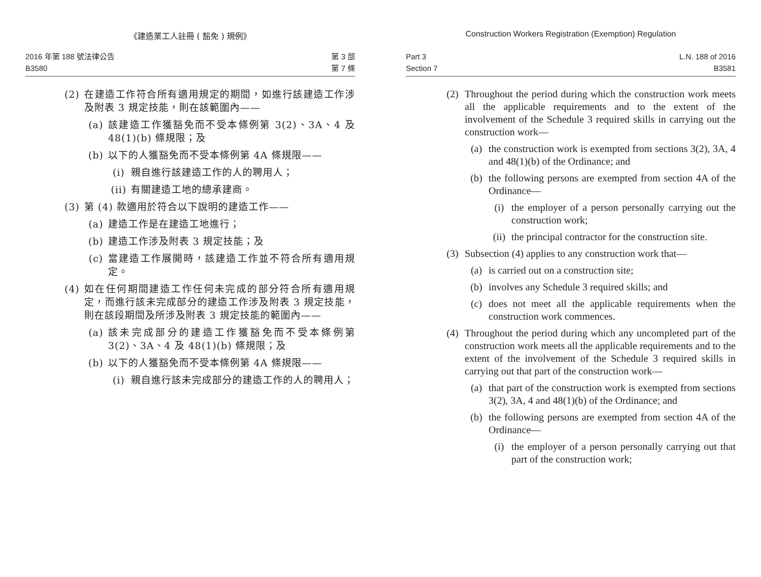《建造業工人註冊 ( 豁免 ) 規例》
2016 年第 188 號法律公告
B3580
第 3 部
第 7 條
(2) 在建造工作符合所有適用規定的期間，如進行該建造工作涉及附表 3 規定技能，則在該範圍內——
(a) 該建造工作獲豁免而不受本條例第 3(2)、3A、4 及 48(1)(b) 條規限；及
(b) 以下的人獲豁免而不受本條例第 4A 條規限——
(i) 親自進行該建造工作的人的聘用人；
(ii) 有關建造工地的總承建商。
(3) 第 (4) 款適用於符合以下說明的建造工作——
(a) 建造工作是在建造工地進行；
(b) 建造工作涉及附表 3 規定技能；及
(c) 當建造工作展開時，該建造工作並不符合所有適用規定。
(4) 如在任何期間建造工作任何未完成的部分符合所有適用規定，而進行該未完成部分的建造工作涉及附表 3 規定技能，則在該段期間及所涉及附表 3 規定技能的範圍內——
(a) 該未完成部分的建造工作獲豁免而不受本條例第 3(2)、3A、4 及 48(1)(b) 條規限；及
(b) 以下的人獲豁免而不受本條例第 4A 條規限——
(i) 親自進行該未完成部分的建造工作的人的聘用人；
Construction Workers Registration (Exemption) Regulation
Part 3
Section 7
L.N. 188 of 2016
B3581
(2) Throughout the period during which the construction work meets all the applicable requirements and to the extent of the involvement of the Schedule 3 required skills in carrying out the construction work—
(a) the construction work is exempted from sections 3(2), 3A, 4 and 48(1)(b) of the Ordinance; and
(b) the following persons are exempted from section 4A of the Ordinance—
(i) the employer of a person personally carrying out the construction work;
(ii) the principal contractor for the construction site.
(3) Subsection (4) applies to any construction work that—
(a) is carried out on a construction site;
(b) involves any Schedule 3 required skills; and
(c) does not meet all the applicable requirements when the construction work commences.
(4) Throughout the period during which any uncompleted part of the construction work meets all the applicable requirements and to the extent of the involvement of the Schedule 3 required skills in carrying out that part of the construction work—
(a) that part of the construction work is exempted from sections 3(2), 3A, 4 and 48(1)(b) of the Ordinance; and
(b) the following persons are exempted from section 4A of the Ordinance—
(i) the employer of a person personally carrying out that part of the construction work;